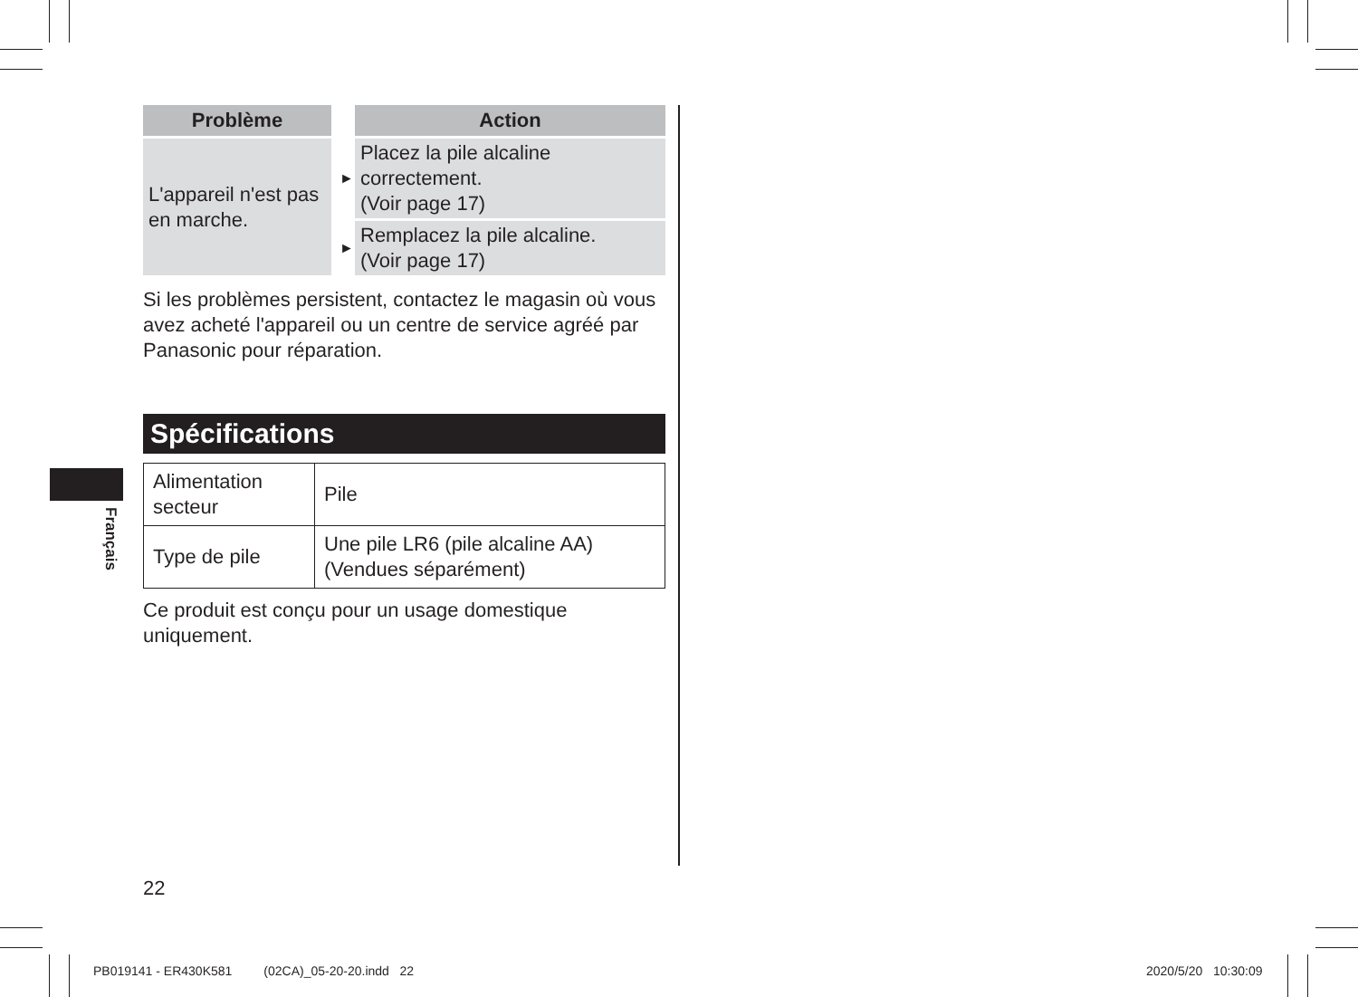Français
| Problème | | | Action |
| --- | --- | --- | --- |
| L'appareil n'est pas en marche. | | ► | Placez la pile alcaline correctement. (Voir page 17) |
| | | ► | Remplacez la pile alcaline. (Voir page 17) |
Si les problèmes persistent, contactez le magasin où vous avez acheté l'appareil ou un centre de service agréé par Panasonic pour réparation.
Spécifications
| Alimentation secteur | Pile |
| Type de pile | Une pile LR6 (pile alcaline AA) (Vendues séparément) |
Ce produit est conçu pour un usage domestique uniquement.
22
PB019141 - ER430K581 (02CA)_05-20-20.indd 22
2020/5/20 10:30:09